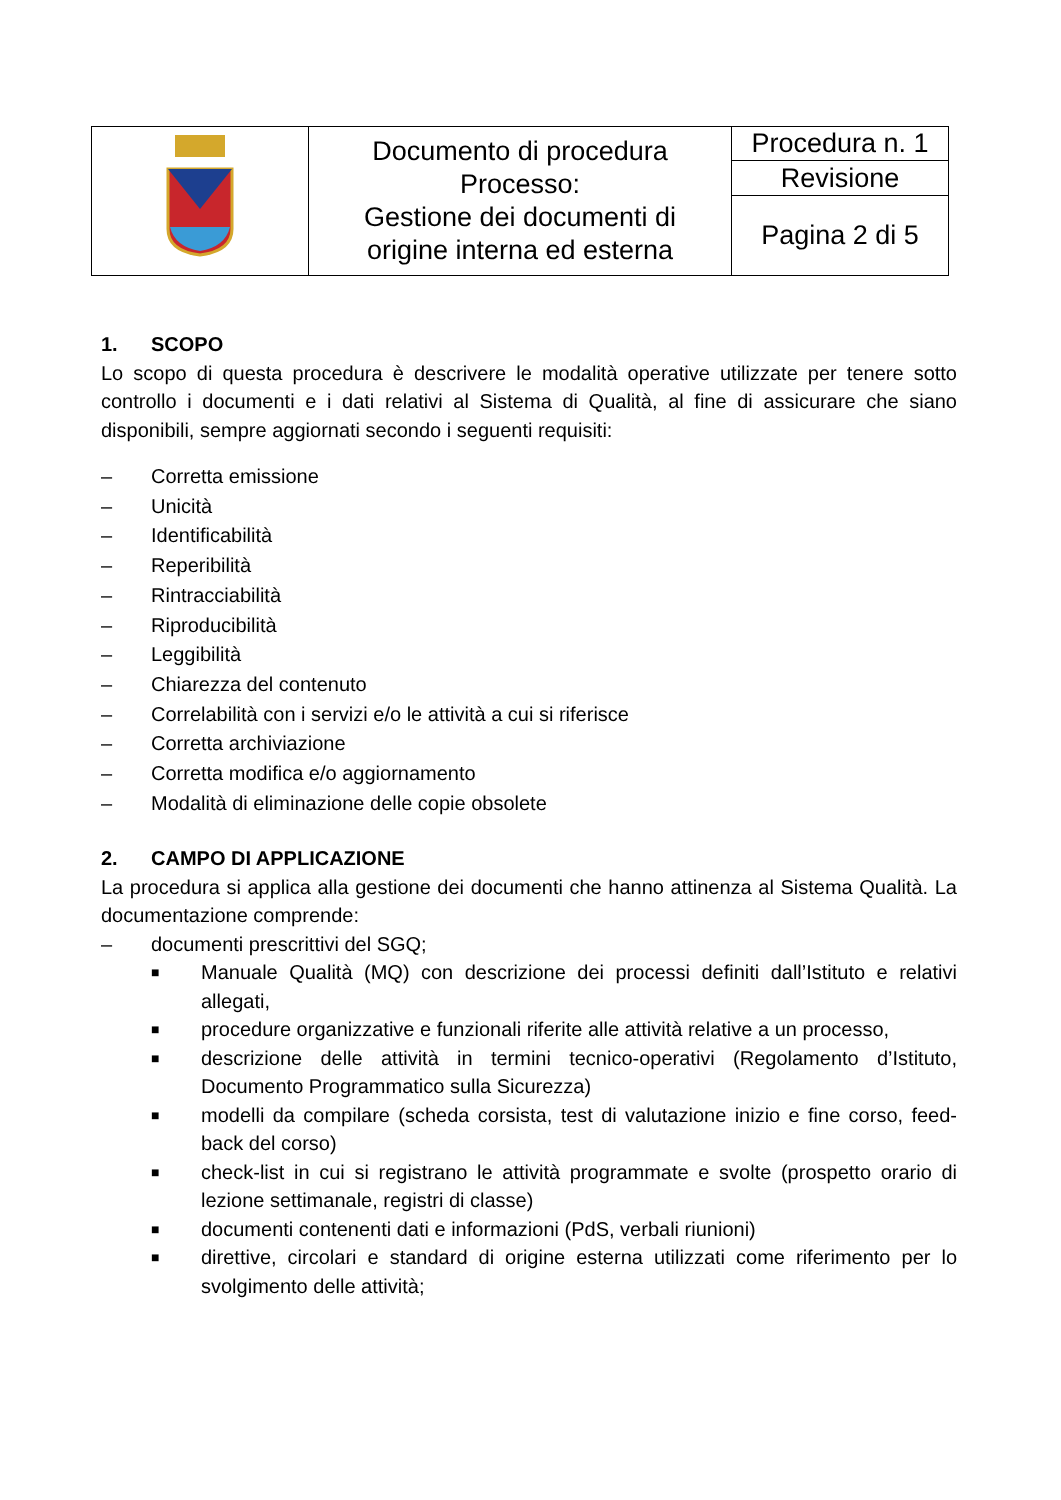| | Documento di procedura Processo: Gestione dei documenti di origine interna ed esterna | Procedura n. 1 |
| | | Revisione |
| | | Pagina 2 di 5 |
1. SCOPO
Lo scopo di questa procedura è descrivere le modalità operative utilizzate per tenere sotto controllo i documenti e i dati relativi al Sistema di Qualità, al fine di assicurare che siano disponibili, sempre aggiornati secondo i seguenti requisiti:
– Corretta emissione
– Unicità
– Identificabilità
– Reperibilità
– Rintracciabilità
– Riproducibilità
– Leggibilità
– Chiarezza del contenuto
– Correlabilità con i servizi e/o le attività a cui si riferisce
– Corretta archiviazione
– Corretta modifica e/o aggiornamento
– Modalità di eliminazione delle copie obsolete
2. CAMPO DI APPLICAZIONE
La procedura si applica alla gestione dei documenti che hanno attinenza al Sistema Qualità. La documentazione comprende:
– documenti prescrittivi del SGQ;
■ Manuale Qualità (MQ) con descrizione dei processi definiti dall’Istituto e relativi allegati,
■ procedure organizzative e funzionali riferite alle attività relative a un processo,
■ descrizione delle attività in termini tecnico-operativi (Regolamento d’Istituto, Documento Programmatico sulla Sicurezza)
■ modelli da compilare (scheda corsista, test di valutazione inizio e fine corso, feed-back del corso)
■ check-list in cui si registrano le attività programmate e svolte (prospetto orario di lezione settimanale, registri di classe)
■ documenti contenenti dati e informazioni (PdS, verbali riunioni)
■ direttive, circolari e standard di origine esterna utilizzati come riferimento per lo svolgimento delle attività;